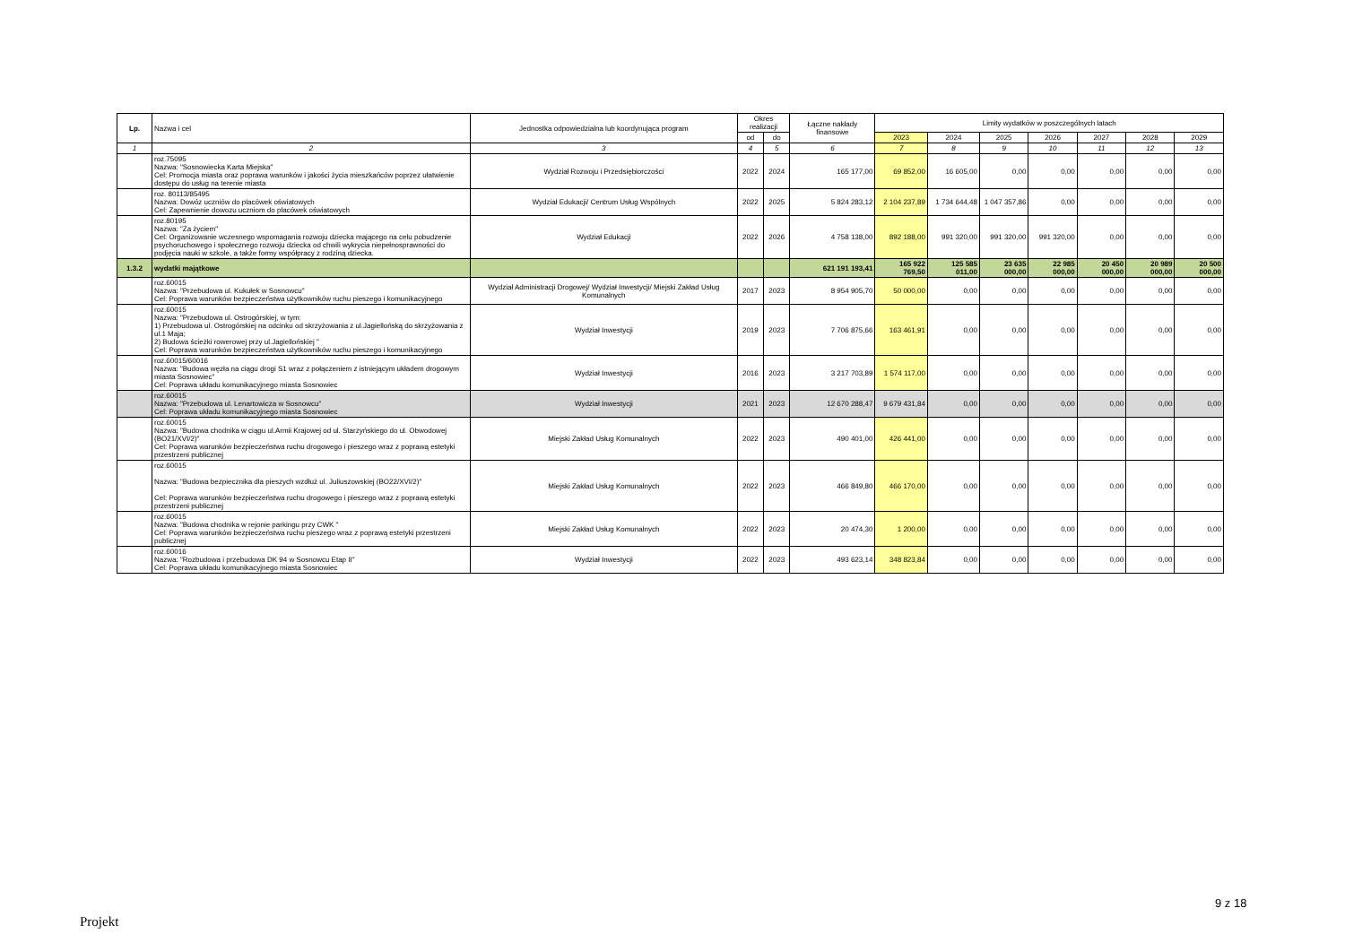| Lp. | Nazwa i cel | Jednostka odpowiedzialna lub koordynująca program | Okres realizacji | | Łączne nakłady finansowe | Limity wydatków w poszczególnych latach | | | | | | |
| --- | --- | --- | --- | --- | --- | --- | --- | --- | --- | --- | --- | --- |
| | | | od | do | | 2023 | 2024 | 2025 | 2026 | 2027 | 2028 | 2029 |
| 1 | 2 | 3 | 4 | 5 | 6 | 7 | 8 | 9 | 10 | 11 | 12 | 13 |
| | roz.75095 Nazwa: "Sosnowiecka Karta Miejska" Cel: Promocja miasta oraz poprawa warunków i jakości życia mieszkańców poprzez ułatwienie dostępu do usług na terenie miasta | Wydział Rozwoju i Przedsiębiorczości | 2022 | 2024 | 165 177,00 | 69 852,00 | 16 605,00 | 0,00 | 0,00 | 0,00 | 0,00 | 0,00 |
| | roz. 80113/85495 Nazwa: Dowóz uczniów do placówek oświatowych Cel: Zapewnienie dowozu uczniom do placówek oświatowych | Wydział Edukacji/ Centrum Usług Wspólnych | 2022 | 2025 | 5 824 283,12 | 2 104 237,89 | 1 734 644,48 | 1 047 357,86 | 0,00 | 0,00 | 0,00 | 0,00 |
| | roz.80195 Nazwa: "Za życiem" Cel: Organizowanie wczesnego wspomagania rozwoju dziecka mającego na celu pobudzenie psychoruchowego i społecznego rozwoju dziecka od chwili wykrycia niepełnosprawności do podjęcia nauki w szkole, a także formy współpracy z rodziną dziecka. | Wydział Edukacji | 2022 | 2026 | 4 758 138,00 | 892 188,00 | 991 320,00 | 991 320,00 | 991 320,00 | 0,00 | 0,00 | 0,00 |
| 1.3.2 | wydatki majątkowe | | | | 621 191 193,41 | 165 922 769,50 | 125 585 011,00 | 23 635 000,00 | 22 985 000,00 | 20 450 000,00 | 20 989 000,00 | 20 500 000,00 |
| | roz.60015 Nazwa: "Przebudowa ul. Kukułek w Sosnowcu" Cel: Poprawa warunków bezpieczeństwa użytkowników ruchu pieszego i komunikacyjnego | Wydział Administracji Drogowej/ Wydział Inwestycji/ Miejski Zakład Usług Komunalnych | 2017 | 2023 | 8 954 905,70 | 50 000,00 | 0,00 | 0,00 | 0,00 | 0,00 | 0,00 | 0,00 |
| | roz.60015 Nazwa: "Przebudowa ul. Ostrogórskiej, w tym: 1) Przebudowa ul. Ostrogórskiej na odcinku od skrzyżowania z ul.Jagiellońską do skrzyżowania z ul.1 Maja; 2) Budowa ścieżki rowerowej przy ul.Jagiellońskiej " Cel: Poprawa warunków bezpieczeństwa użytkowników ruchu pieszego i komunikacyjnego | Wydział Inwestycji | 2019 | 2023 | 7 706 875,66 | 163 461,91 | 0,00 | 0,00 | 0,00 | 0,00 | 0,00 | 0,00 |
| | roz.60015/60016 Nazwa: "Budowa węzła na ciągu drogi S1 wraz z połączeniem z istniejącym układem drogowym miasta Sosnowiec" Cel: Poprawa układu komunikacyjnego miasta Sosnowiec | Wydział Inwestycji | 2016 | 2023 | 3 217 703,89 | 1 574 117,00 | 0,00 | 0,00 | 0,00 | 0,00 | 0,00 | 0,00 |
| | roz.60015 Nazwa: "Przebudowa ul. Lenartowicza w Sosnowcu" Cel: Poprawa układu komunikacyjnego miasta Sosnowiec | Wydział Inwestycji | 2021 | 2023 | 12 670 288,47 | 9 679 431,84 | 0,00 | 0,00 | 0,00 | 0,00 | 0,00 | 0,00 |
| | roz.60015 Nazwa: "Budowa chodnika w ciągu ul.Armii Krajowej od ul. Starzyńskiego do ul. Obwodowej (BO21/XVI/2)" Cel: Poprawa warunków bezpieczeństwa ruchu drogowego i pieszego wraz z poprawą estetyki przestrzeni publicznej | Miejski Zakład Usług Komunalnych | 2022 | 2023 | 490 401,00 | 426 441,00 | 0,00 | 0,00 | 0,00 | 0,00 | 0,00 | 0,00 |
| | roz.60015 Nazwa: "Budowa bezpiecznika dla pieszych wzdłuż ul. Juliuszowskiej (BO22/XVI/2)" Cel: Poprawa warunków bezpieczeństwa ruchu drogowego i pieszego wraz z poprawą estetyki przestrzeni publicznej | Miejski Zakład Usług Komunalnych | 2022 | 2023 | 466 849,80 | 466 170,00 | 0,00 | 0,00 | 0,00 | 0,00 | 0,00 | 0,00 |
| | roz.60015 Nazwa: "Budowa chodnika w rejonie parkingu przy CWK " Cel: Poprawa warunków bezpieczeństwa ruchu pieszego wraz z poprawą estetyki przestrzeni publicznej | Miejski Zakład Usług Komunalnych | 2022 | 2023 | 20 474,30 | 1 200,00 | 0,00 | 0,00 | 0,00 | 0,00 | 0,00 | 0,00 |
| | roz.60016 Nazwa: "Rozbudowa i przebudowa DK 94 w Sosnowcu Etap II" Cel: Poprawa układu komunikacyjnego miasta Sosnowiec | Wydział Inwestycji | 2022 | 2023 | 493 623,14 | 348 823,84 | 0,00 | 0,00 | 0,00 | 0,00 | 0,00 | 0,00 |
9 z 18
Projekt